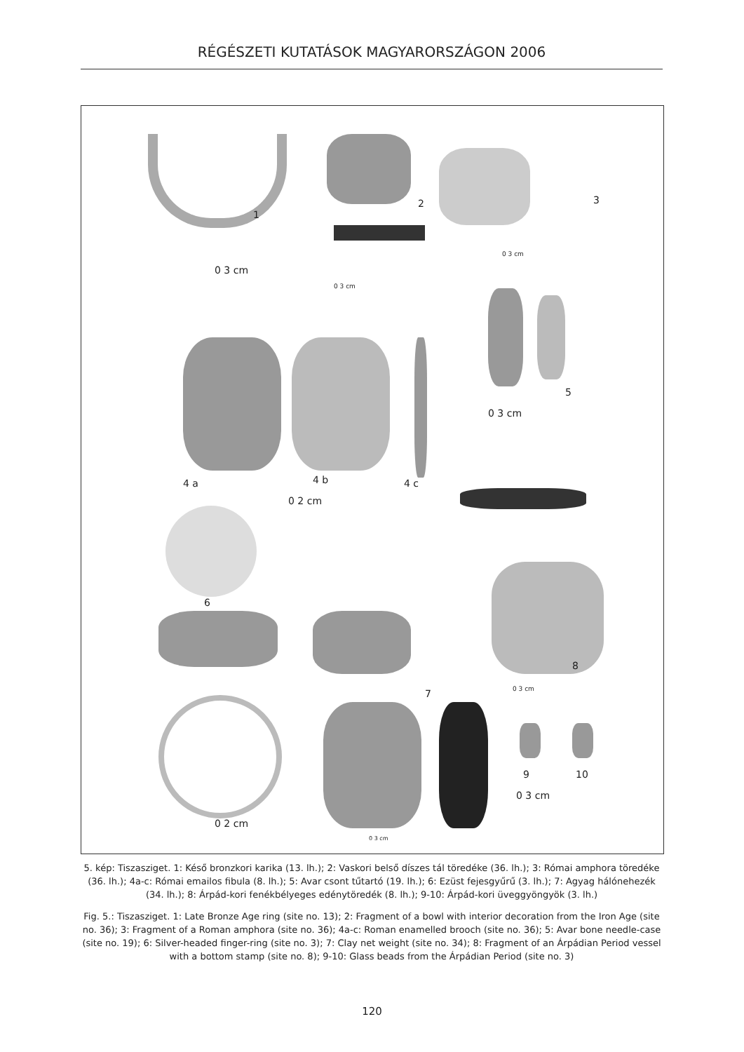RÉGÉSZETI KUTATÁSOK MAGYARORSZÁGON 2006
1
2 3
0 3 cm
0 3 cm
0 3 cm
5
0 3 cm
4 a 4 b 4 c
0 2 cm
6
8
7 0 3 cm
9 10
0 3 cm
0 2 cm
0 3 cm
5. kép: Tiszasziget. 1: Késő bronzkori karika (13. lh.); 2: Vaskori belső díszes tál töredéke (36. lh.); 3: Római amphora töredéke (36. lh.); 4a-c: Római emailos fibula (8. lh.); 5: Avar csont tűtartó (19. lh.); 6: Ezüst fejesgyűrű (3. lh.); 7: Agyag hálónehezék (34. lh.); 8: Árpád-kori fenékbélyeges edénytöredék (8. lh.); 9-10: Árpád-kori üveggyöngyök (3. lh.)
Fig. 5.: Tiszasziget. 1: Late Bronze Age ring (site no. 13); 2: Fragment of a bowl with interior decoration from the Iron Age (site no. 36); 3: Fragment of a Roman amphora (site no. 36); 4a-c: Roman enamelled brooch (site no. 36); 5: Avar bone needle-case (site no. 19); 6: Silver-headed finger-ring (site no. 3); 7: Clay net weight (site no. 34); 8: Fragment of an Árpádian Period vessel with a bottom stamp (site no. 8); 9-10: Glass beads from the Árpádian Period (site no. 3)
120